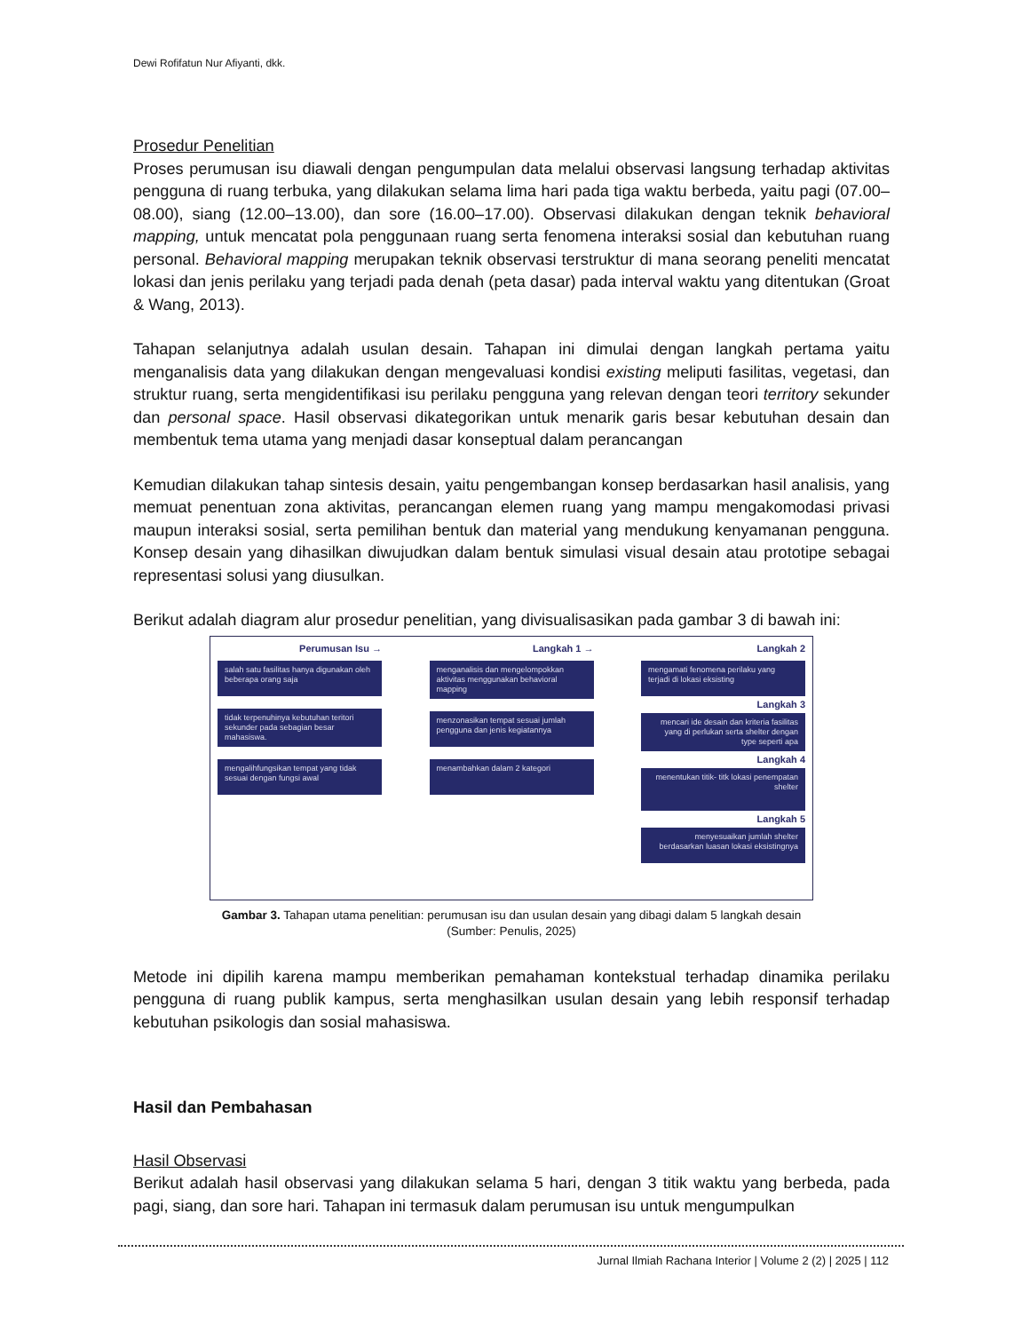Dewi Rofifatun Nur Afiyanti, dkk.
Prosedur Penelitian
Proses perumusan isu diawali dengan pengumpulan data melalui observasi langsung terhadap aktivitas pengguna di ruang terbuka, yang dilakukan selama lima hari pada tiga waktu berbeda, yaitu pagi (07.00–08.00), siang (12.00–13.00), dan sore (16.00–17.00). Observasi dilakukan dengan teknik behavioral mapping, untuk mencatat pola penggunaan ruang serta fenomena interaksi sosial dan kebutuhan ruang personal. Behavioral mapping merupakan teknik observasi terstruktur di mana seorang peneliti mencatat lokasi dan jenis perilaku yang terjadi pada denah (peta dasar) pada interval waktu yang ditentukan (Groat & Wang, 2013).
Tahapan selanjutnya adalah usulan desain. Tahapan ini dimulai dengan langkah pertama yaitu menganalisis data yang dilakukan dengan mengevaluasi kondisi existing meliputi fasilitas, vegetasi, dan struktur ruang, serta mengidentifikasi isu perilaku pengguna yang relevan dengan teori territory sekunder dan personal space. Hasil observasi dikategorikan untuk menarik garis besar kebutuhan desain dan membentuk tema utama yang menjadi dasar konseptual dalam perancangan
Kemudian dilakukan tahap sintesis desain, yaitu pengembangan konsep berdasarkan hasil analisis, yang memuat penentuan zona aktivitas, perancangan elemen ruang yang mampu mengakomodasi privasi maupun interaksi sosial, serta pemilihan bentuk dan material yang mendukung kenyamanan pengguna. Konsep desain yang dihasilkan diwujudkan dalam bentuk simulasi visual desain atau prototipe sebagai representasi solusi yang diusulkan.
Berikut adalah diagram alur prosedur penelitian, yang divisualisasikan pada gambar 3 di bawah ini:
Perumusan Isu →
salah satu fasilitas hanya digunakan oleh beberapa orang saja
tidak terpenuhinya kebutuhan teritori sekunder pada sebagian besar mahasiswa.
mengalihfungsikan tempat yang tidak sesuai dengan fungsi awal
Langkah 1 →
menganalisis dan mengelompokkan aktivitas menggunakan behavioral mapping
menzonasikan tempat sesuai jumlah pengguna dan jenis kegiatannya
menambahkan dalam 2 kategori
Langkah 2
mengamati fenomena perilaku yang terjadi di lokasi eksisting
Langkah 3
mencari ide desain dan kriteria fasilitas yang di perlukan serta shelter dengan type seperti apa
Langkah 4
menentukan titik- titk lokasi penempatan shelter
Langkah 5
menyesuaikan jumlah shelter berdasarkan luasan lokasi eksistingnya
Gambar 3. Tahapan utama penelitian: perumusan isu dan usulan desain yang dibagi dalam 5 langkah desain
(Sumber: Penulis, 2025)
Metode ini dipilih karena mampu memberikan pemahaman kontekstual terhadap dinamika perilaku pengguna di ruang publik kampus, serta menghasilkan usulan desain yang lebih responsif terhadap kebutuhan psikologis dan sosial mahasiswa.
Hasil dan Pembahasan
Hasil Observasi
Berikut adalah hasil observasi yang dilakukan selama 5 hari, dengan 3 titik waktu yang berbeda, pada pagi, siang, dan sore hari. Tahapan ini termasuk dalam perumusan isu untuk mengumpulkan
Jurnal Ilmiah Rachana Interior | Volume 2 (2) | 2025 | 112